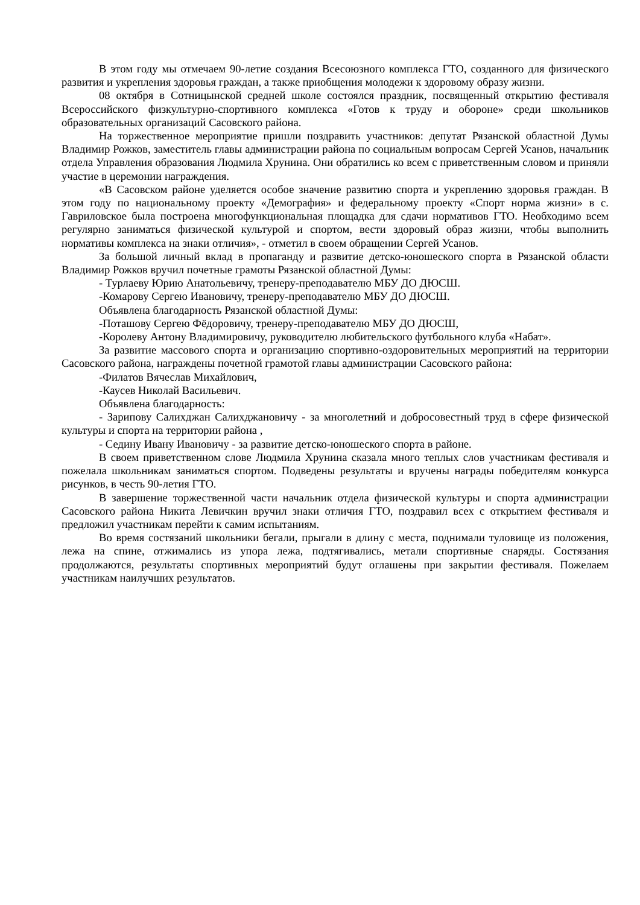В этом году мы отмечаем 90-летие создания Всесоюзного комплекса ГТО, созданного для физического развития и укрепления здоровья граждан, а также приобщения молодежи к здоровому образу жизни.
08 октября в Сотницынской средней школе состоялся праздник, посвященный открытию фестиваля Всероссийского физкультурно-спортивного комплекса «Готов к труду и обороне» среди школьников образовательных организаций Сасовского района.
На торжественное мероприятие пришли поздравить участников: депутат Рязанской областной Думы Владимир Рожков, заместитель главы администрации района по социальным вопросам Сергей Усанов, начальник отдела Управления образования Людмила Хрунина. Они обратились ко всем с приветственным словом и приняли участие в церемонии награждения.
«В Сасовском районе уделяется особое значение развитию спорта и укреплению здоровья граждан. В этом году по национальному проекту «Демография» и федеральному проекту «Спорт норма жизни» в с. Гавриловское была построена многофункциональная площадка для сдачи нормативов ГТО. Необходимо всем регулярно заниматься физической культурой и спортом, вести здоровый образ жизни, чтобы выполнить нормативы комплекса на знаки отличия», - отметил в своем обращении Сергей Усанов.
За большой личный вклад в пропаганду и развитие детско-юношеского спорта в Рязанской области Владимир Рожков вручил почетные грамоты Рязанской областной Думы:
- Турлаеву Юрию Анатольевичу, тренеру-преподавателю МБУ ДО ДЮСШ.
-Комарову Сергею Ивановичу, тренеру-преподавателю МБУ ДО ДЮСШ.
Объявлена благодарность Рязанской областной Думы:
-Поташову Сергею Фёдоровичу, тренеру-преподавателю МБУ ДО ДЮСШ,
-Королеву Антону Владимировичу, руководителю любительского футбольного клуба «Набат».
За развитие массового спорта и организацию спортивно-оздоровительных мероприятий на территории Сасовского района, награждены почетной грамотой главы администрации Сасовского района:
-Филатов Вячеслав Михайлович,
-Каусев Николай Васильевич.
Объявлена благодарность:
- Зарипову Салихджан Салихджановичу - за многолетний и добросовестный труд в сфере физической культуры и спорта на территории района ,
- Седину Ивану Ивановичу - за развитие детско-юношеского спорта в районе.
В своем приветственном слове Людмила Хрунина сказала много теплых слов участникам фестиваля и пожелала школьникам заниматься спортом. Подведены результаты и вручены награды победителям конкурса рисунков, в честь 90-летия ГТО.
В завершение торжественной части начальник отдела физической культуры и спорта администрации Сасовского района Никита Левичкин вручил знаки отличия ГТО, поздравил всех с открытием фестиваля и предложил участникам перейти к самим испытаниям.
Во время состязаний школьники бегали, прыгали в длину с места, поднимали туловище из положения, лежа на спине, отжимались из упора лежа, подтягивались, метали спортивные снаряды. Состязания продолжаются, результаты спортивных мероприятий будут оглашены при закрытии фестиваля. Пожелаем участникам наилучших результатов.